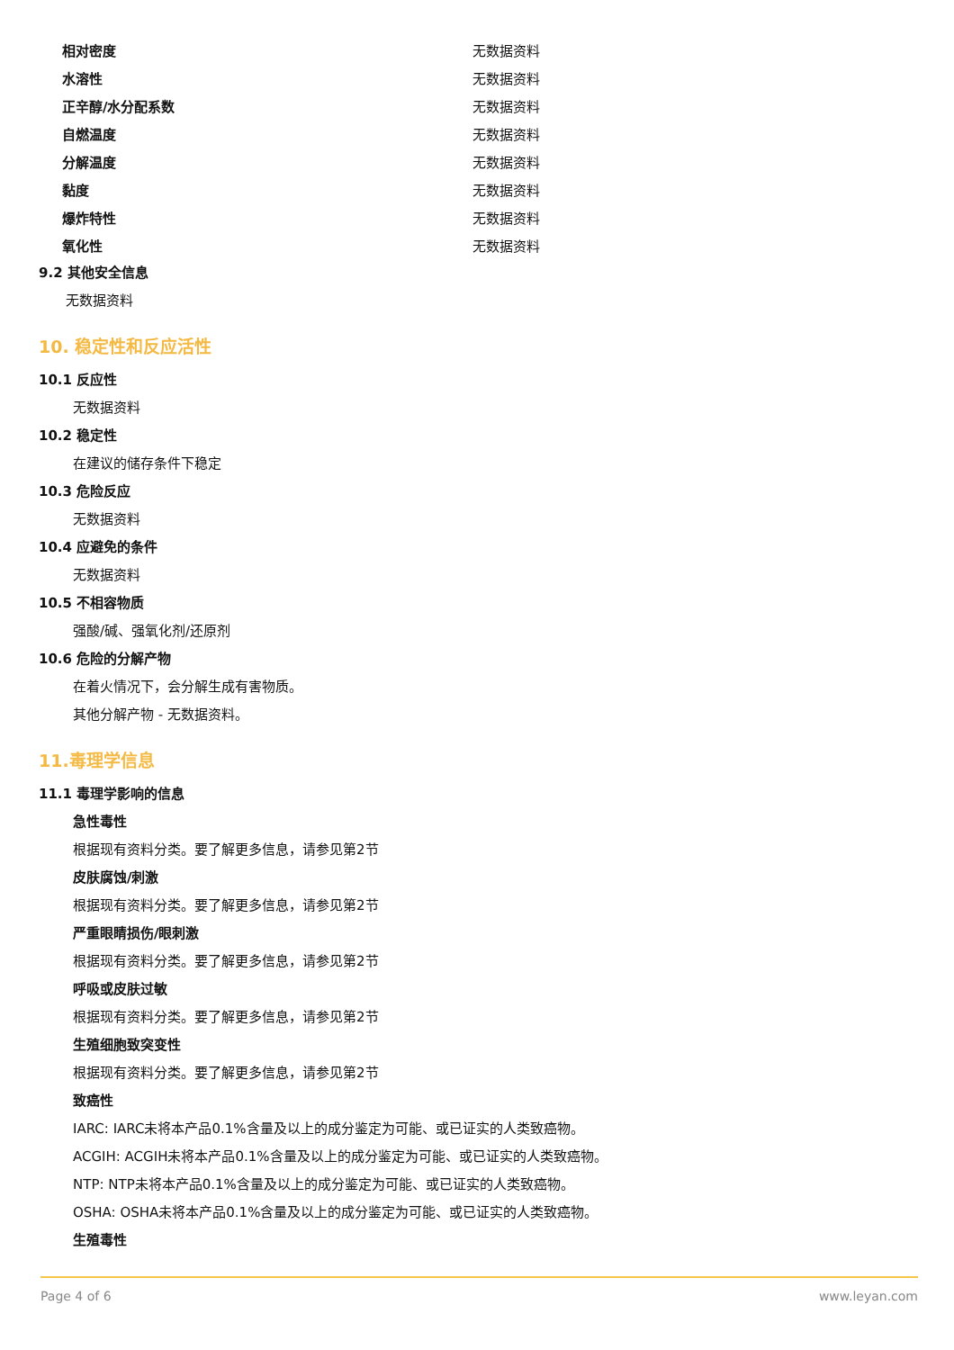| 相对密度 | 无数据资料 |
| 水溶性 | 无数据资料 |
| 正辛醇/水分配系数 | 无数据资料 |
| 自燃温度 | 无数据资料 |
| 分解温度 | 无数据资料 |
| 黏度 | 无数据资料 |
| 爆炸特性 | 无数据资料 |
| 氧化性 | 无数据资料 |
9.2 其他安全信息
无数据资料
10. 稳定性和反应活性
10.1 反应性
无数据资料
10.2 稳定性
在建议的储存条件下稳定
10.3 危险反应
无数据资料
10.4 应避免的条件
无数据资料
10.5 不相容物质
强酸/碱、强氧化剂/还原剂
10.6 危险的分解产物
在着火情况下，会分解生成有害物质。
其他分解产物 - 无数据资料。
11.毒理学信息
11.1 毒理学影响的信息
急性毒性
根据现有资料分类。要了解更多信息，请参见第2节
皮肤腐蚀/刺激
根据现有资料分类。要了解更多信息，请参见第2节
严重眼睛损伤/眼刺激
根据现有资料分类。要了解更多信息，请参见第2节
呼吸或皮肤过敏
根据现有资料分类。要了解更多信息，请参见第2节
生殖细胞致突变性
根据现有资料分类。要了解更多信息，请参见第2节
致癌性
IARC: IARC未将本产品0.1%含量及以上的成分鉴定为可能、或已证实的人类致癌物。
ACGIH: ACGIH未将本产品0.1%含量及以上的成分鉴定为可能、或已证实的人类致癌物。
NTP: NTP未将本产品0.1%含量及以上的成分鉴定为可能、或已证实的人类致癌物。
OSHA: OSHA未将本产品0.1%含量及以上的成分鉴定为可能、或已证实的人类致癌物。
生殖毒性
Page 4 of 6 www.leyan.com